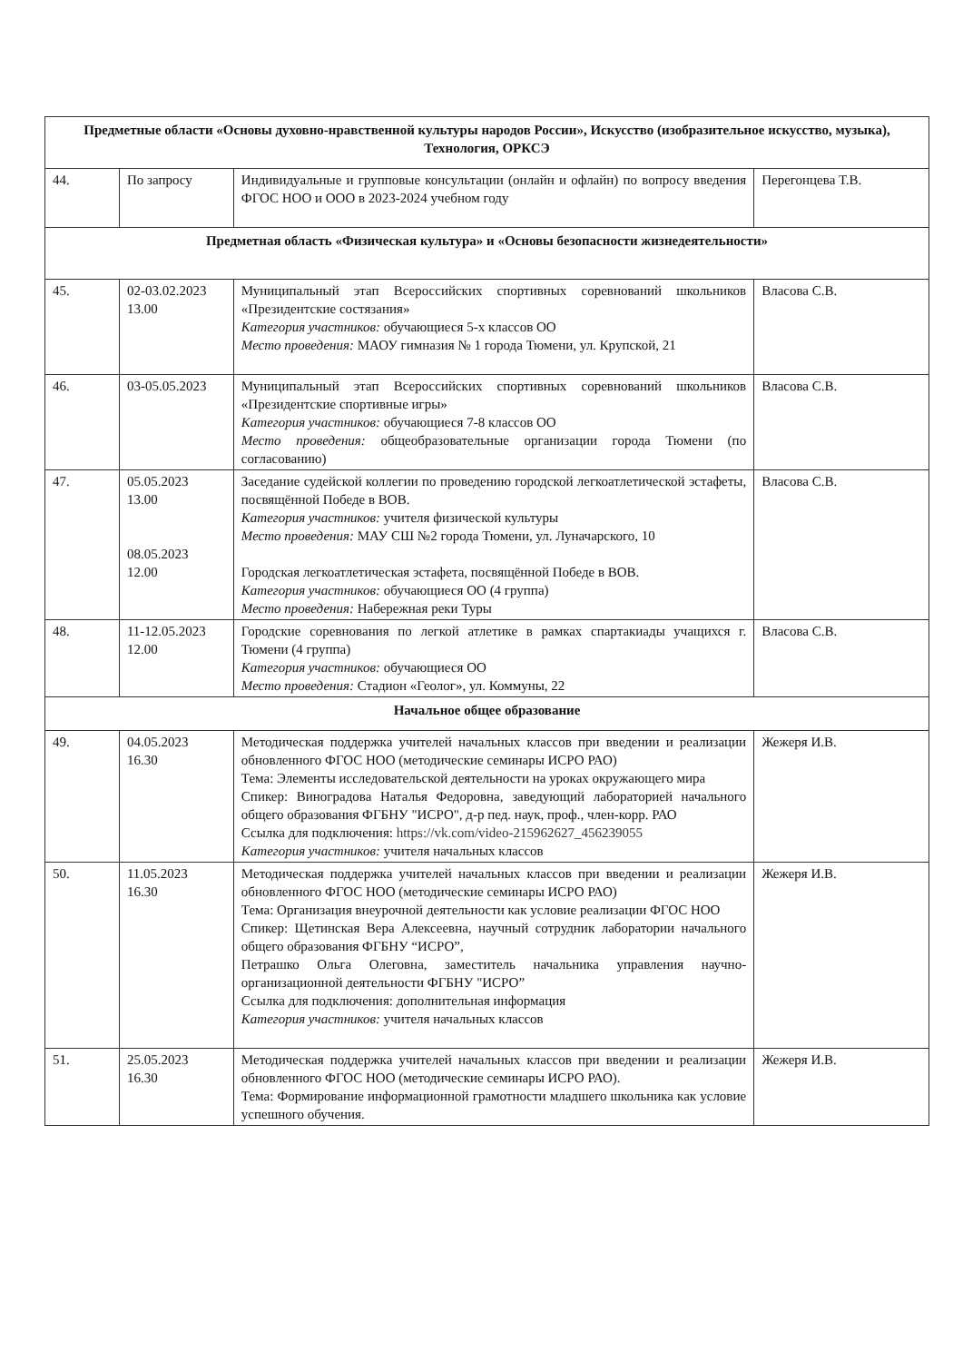| Предметные области «Основы духовно-нравственной культуры народов России», Искусство (изобразительное искусство, музыка), Технология, ОРКСЭ | | | |
| 44. | По запросу | Индивидуальные и групповые консультации (онлайн и офлайн) по вопросу введения ФГОС НОО и ООО в 2023-2024 учебном году | Перегонцева Т.В. |
| Предметная область «Физическая культура» и «Основы безопасности жизнедеятельности» | | | |
| 45. | 02-03.02.2023 13.00 | Муниципальный этап Всероссийских спортивных соревнований школьников «Президентские состязания» Категория участников: обучающиеся 5-х классов ОО Место проведения: МАОУ гимназия № 1 города Тюмени, ул. Крупской, 21 | Власова С.В. |
| 46. | 03-05.05.2023 | Муниципальный этап Всероссийских спортивных соревнований школьников «Президентские спортивные игры» Категория участников: обучающиеся 7-8 классов ОО Место проведения: общеобразовательные организации города Тюмени (по согласованию) | Власова С.В. |
| 47. | 05.05.2023 13.00 08.05.2023 12.00 | Заседание судейской коллегии по проведению городской легкоатлетической эстафеты, посвящённой Победе в ВОВ. Категория участников: учителя физической культуры Место проведения: МАУ СШ №2 города Тюмени, ул. Луначарского, 10 Городская легкоатлетическая эстафета, посвящённой Победе в ВОВ. Категория участников: обучающиеся ОО (4 группа) Место проведения: Набережная реки Туры | Власова С.В. |
| 48. | 11-12.05.2023 12.00 | Городские соревнования по легкой атлетике в рамках спартакиады учащихся г. Тюмени (4 группа) Категория участников: обучающиеся ОО Место проведения: Стадион «Геолог», ул. Коммуны, 22 | Власова С.В. |
| Начальное общее образование | | | |
| 49. | 04.05.2023 16.30 | Методическая поддержка учителей начальных классов при введении и реализации обновленного ФГОС НОО (методические семинары ИСРО РАО) Тема: Элементы исследовательской деятельности на уроках окружающего мира Спикер: Виноградова Наталья Федоровна, заведующий лабораторией начального общего образования ФГБНУ "ИСРО", д-р пед. наук, проф., член-корр. РАО Ссылка для подключения: https://vk.com/video-215962627_456239055 Категория участников: учителя начальных классов | Жежеря И.В. |
| 50. | 11.05.2023 16.30 | Методическая поддержка учителей начальных классов при введении и реализации обновленного ФГОС НОО (методические семинары ИСРО РАО) Тема: Организация внеурочной деятельности как условие реализации ФГОС НОО Спикер: Щетинская Вера Алексеевна, научный сотрудник лаборатории начального общего образования ФГБНУ “ИСРО”, Петрашко Ольга Олеговна, заместитель начальника управления научно-организационной деятельности ФГБНУ "ИСРО” Ссылка для подключения: дополнительная информация Категория участников: учителя начальных классов | Жежеря И.В. |
| 51. | 25.05.2023 16.30 | Методическая поддержка учителей начальных классов при введении и реализации обновленного ФГОС НОО (методические семинары ИСРО РАО). Тема: Формирование информационной грамотности младшего школьника как условие успешного обучения. | Жежеря И.В. |